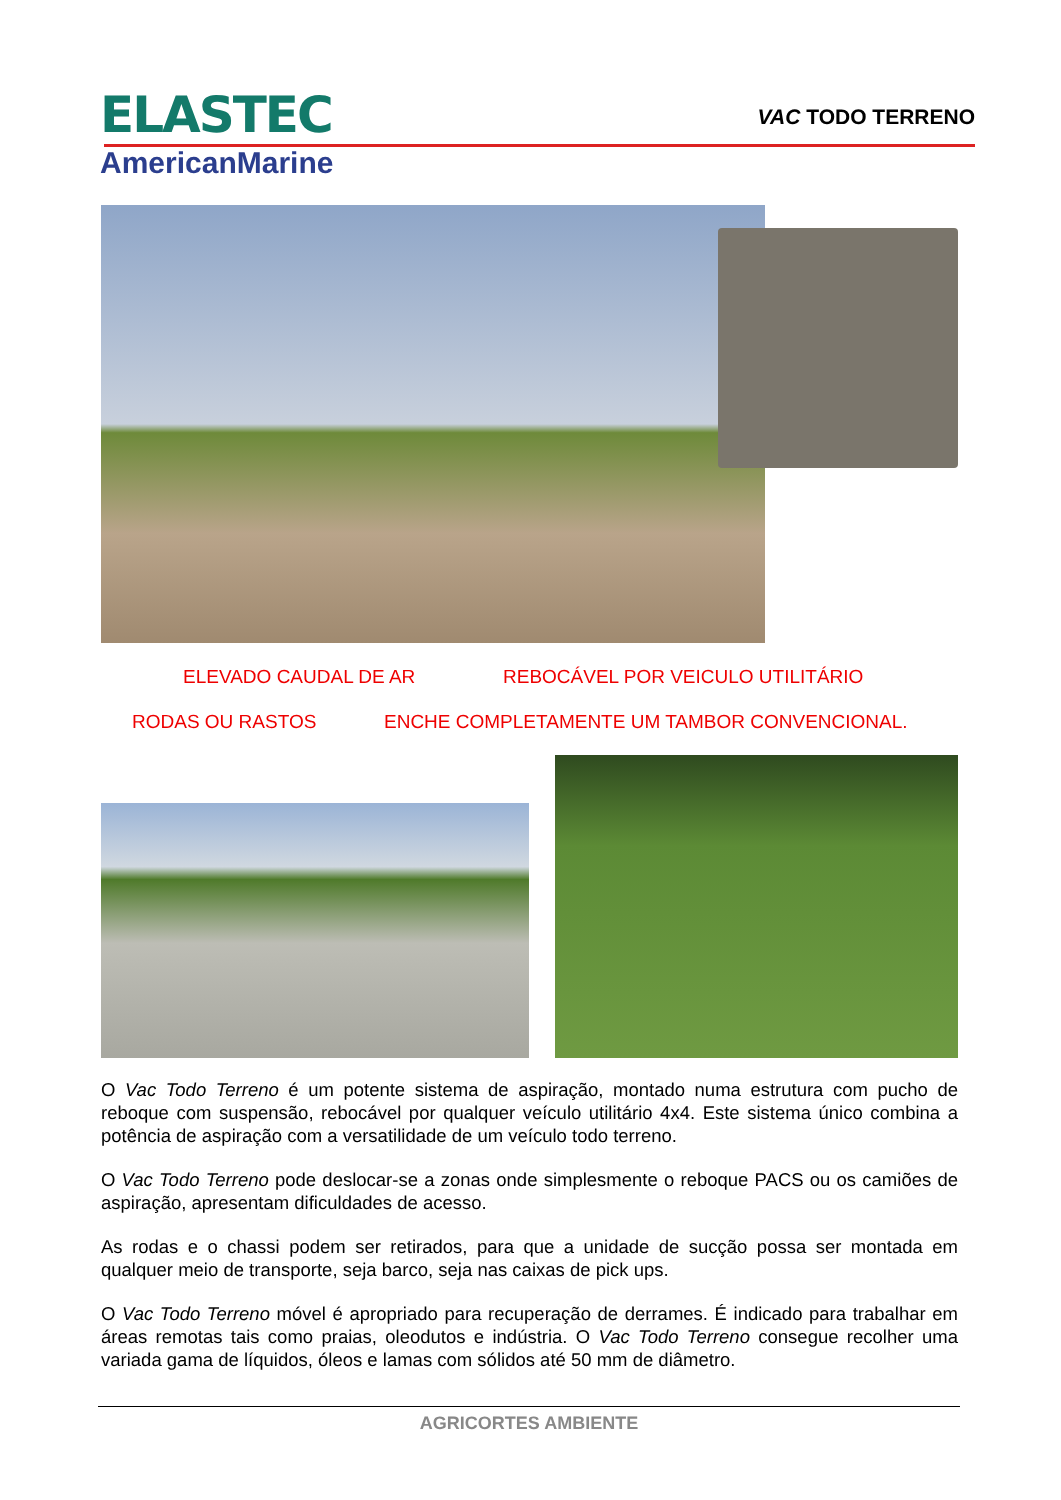ELASTEC
AmericanMarine
VAC TODO TERRENO
ELEVADO CAUDAL DE AR
REBOCÁVEL POR VEICULO UTILITÁRIO
RODAS OU RASTOS
ENCHE COMPLETAMENTE UM TAMBOR CONVENCIONAL.
O Vac Todo Terreno é um potente sistema de aspiração, montado numa estrutura com pucho de reboque com suspensão, rebocável por qualquer veículo utilitário 4x4. Este sistema único combina a potência de aspiração com a versatilidade de um veículo todo terreno.
O Vac Todo Terreno pode deslocar-se a zonas onde simplesmente o reboque PACS ou os camiões de aspiração, apresentam dificuldades de acesso.
As rodas e o chassi podem ser retirados, para que a unidade de sucção possa ser montada em qualquer meio de transporte, seja barco, seja nas caixas de pick ups.
O Vac Todo Terreno móvel é apropriado para recuperação de derrames. É indicado para trabalhar em áreas remotas tais como praias, oleodutos e indústria. O Vac Todo Terreno consegue recolher uma variada gama de líquidos, óleos e lamas com sólidos até 50 mm de diâmetro.
AGRICORTES AMBIENTE